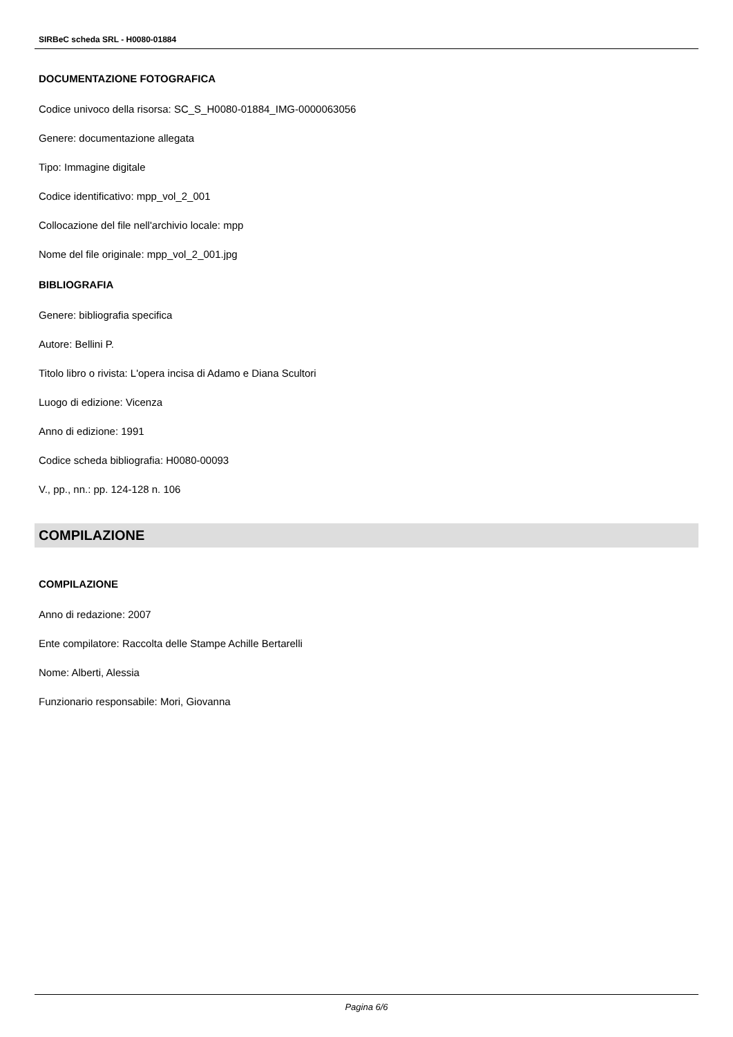SIRBeC scheda SRL - H0080-01884
DOCUMENTAZIONE FOTOGRAFICA
Codice univoco della risorsa: SC_S_H0080-01884_IMG-0000063056
Genere: documentazione allegata
Tipo: Immagine digitale
Codice identificativo: mpp_vol_2_001
Collocazione del file nell'archivio locale: mpp
Nome del file originale: mpp_vol_2_001.jpg
BIBLIOGRAFIA
Genere: bibliografia specifica
Autore: Bellini P.
Titolo libro o rivista: L'opera incisa di Adamo e Diana Scultori
Luogo di edizione: Vicenza
Anno di edizione: 1991
Codice scheda bibliografia: H0080-00093
V., pp., nn.: pp. 124-128 n. 106
COMPILAZIONE
COMPILAZIONE
Anno di redazione: 2007
Ente compilatore: Raccolta delle Stampe Achille Bertarelli
Nome: Alberti, Alessia
Funzionario responsabile: Mori, Giovanna
Pagina 6/6